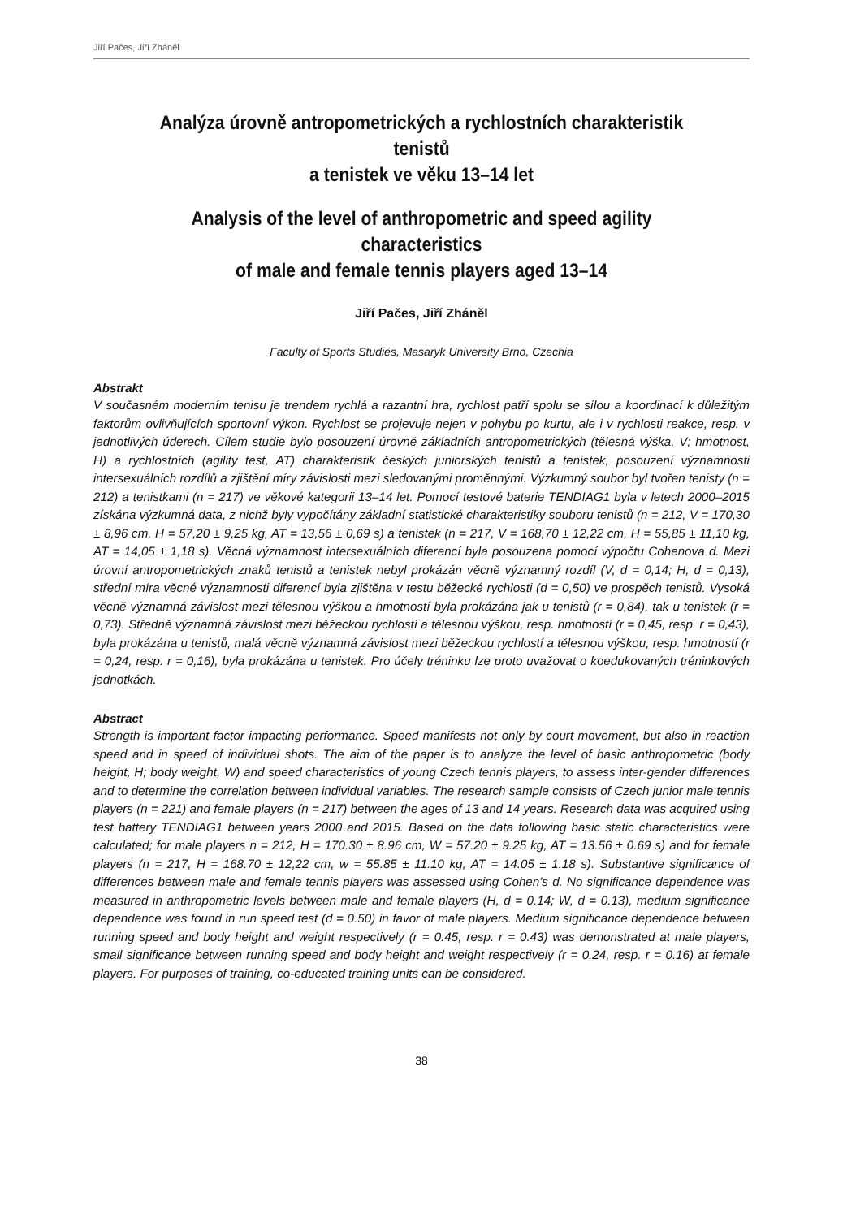Jiří Pačes, Jiří Zháněl
Analýza úrovně antropometrických a rychlostních charakteristik tenistů
a tenistek ve věku 13–14 let
Analysis of the level of anthropometric and speed agility characteristics
of male and female tennis players aged 13–14
Jiří Pačes, Jiří Zháněl
Faculty of Sports Studies, Masaryk University Brno, Czechia
Abstrakt
V současném moderním tenisu je trendem rychlá a razantní hra, rychlost patří spolu se sílou a koordinací k důležitým faktorům ovlivňujících sportovní výkon. Rychlost se projevuje nejen v pohybu po kurtu, ale i v rychlosti reakce, resp. v jednotlivých úderech. Cílem studie bylo posouzení úrovně základních antropometrických (tělesná výška, V; hmotnost, H) a rychlostních (agility test, AT) charakteristik českých juniorských tenistů a tenistek, posouzení významnosti intersexuálních rozdílů a zjištění míry závislosti mezi sledovanými proměnnými. Výzkumný soubor byl tvořen tenisty (n = 212) a tenistkami (n = 217) ve věkové kategorii 13–14 let. Pomocí testové baterie TENDIAG1 byla v letech 2000–2015 získána výzkumná data, z nichž byly vypočítány základní statistické charakteristiky souboru tenistů (n = 212, V = 170,30 ± 8,96 cm, H = 57,20 ± 9,25 kg, AT = 13,56 ± 0,69 s) a tenistek (n = 217, V = 168,70 ± 12,22 cm, H = 55,85 ± 11,10 kg, AT = 14,05 ± 1,18 s). Věcná významnost intersexuálních diferencí byla posouzena pomocí výpočtu Cohenova d. Mezi úrovní antropometrických znaků tenistů a tenistek nebyl prokázán věcně významný rozdíl (V, d = 0,14; H, d = 0,13), střední míra věcné významnosti diferencí byla zjištěna v testu běžecké rychlosti (d = 0,50) ve prospěch tenistů. Vysoká věcně významná závislost mezi tělesnou výškou a hmotností byla prokázána jak u tenistů (r = 0,84), tak u tenistek (r = 0,73). Středně významná závislost mezi běžeckou rychlostí a tělesnou výškou, resp. hmotností (r = 0,45, resp. r = 0,43), byla prokázána u tenistů, malá věcně významná závislost mezi běžeckou rychlostí a tělesnou výškou, resp. hmotností (r = 0,24, resp. r = 0,16), byla prokázána u tenistek. Pro účely tréninku lze proto uvažovat o koedukovaných tréninkových jednotkách.
Abstract
Strength is important factor impacting performance. Speed manifests not only by court movement, but also in reaction speed and in speed of individual shots. The aim of the paper is to analyze the level of basic anthropometric (body height, H; body weight, W) and speed characteristics of young Czech tennis players, to assess inter-gender differences and to determine the correlation between individual variables. The research sample consists of Czech junior male tennis players (n = 221) and female players (n = 217) between the ages of 13 and 14 years. Research data was acquired using test battery TENDIAG1 between years 2000 and 2015. Based on the data following basic static characteristics were calculated; for male players n = 212, H = 170.30 ± 8.96 cm, W = 57.20 ± 9.25 kg, AT = 13.56 ± 0.69 s) and for female players (n = 217, H = 168.70 ± 12,22 cm, w = 55.85 ± 11.10 kg, AT = 14.05 ± 1.18 s). Substantive significance of differences between male and female tennis players was assessed using Cohen’s d. No significance dependence was measured in anthropometric levels between male and female players (H, d = 0.14; W, d = 0.13), medium significance dependence was found in run speed test (d = 0.50) in favor of male players. Medium significance dependence between running speed and body height and weight respectively (r = 0.45, resp. r = 0.43) was demonstrated at male players, small significance between running speed and body height and weight respectively (r = 0.24, resp. r = 0.16) at female players. For purposes of training, co-educated training units can be considered.
38